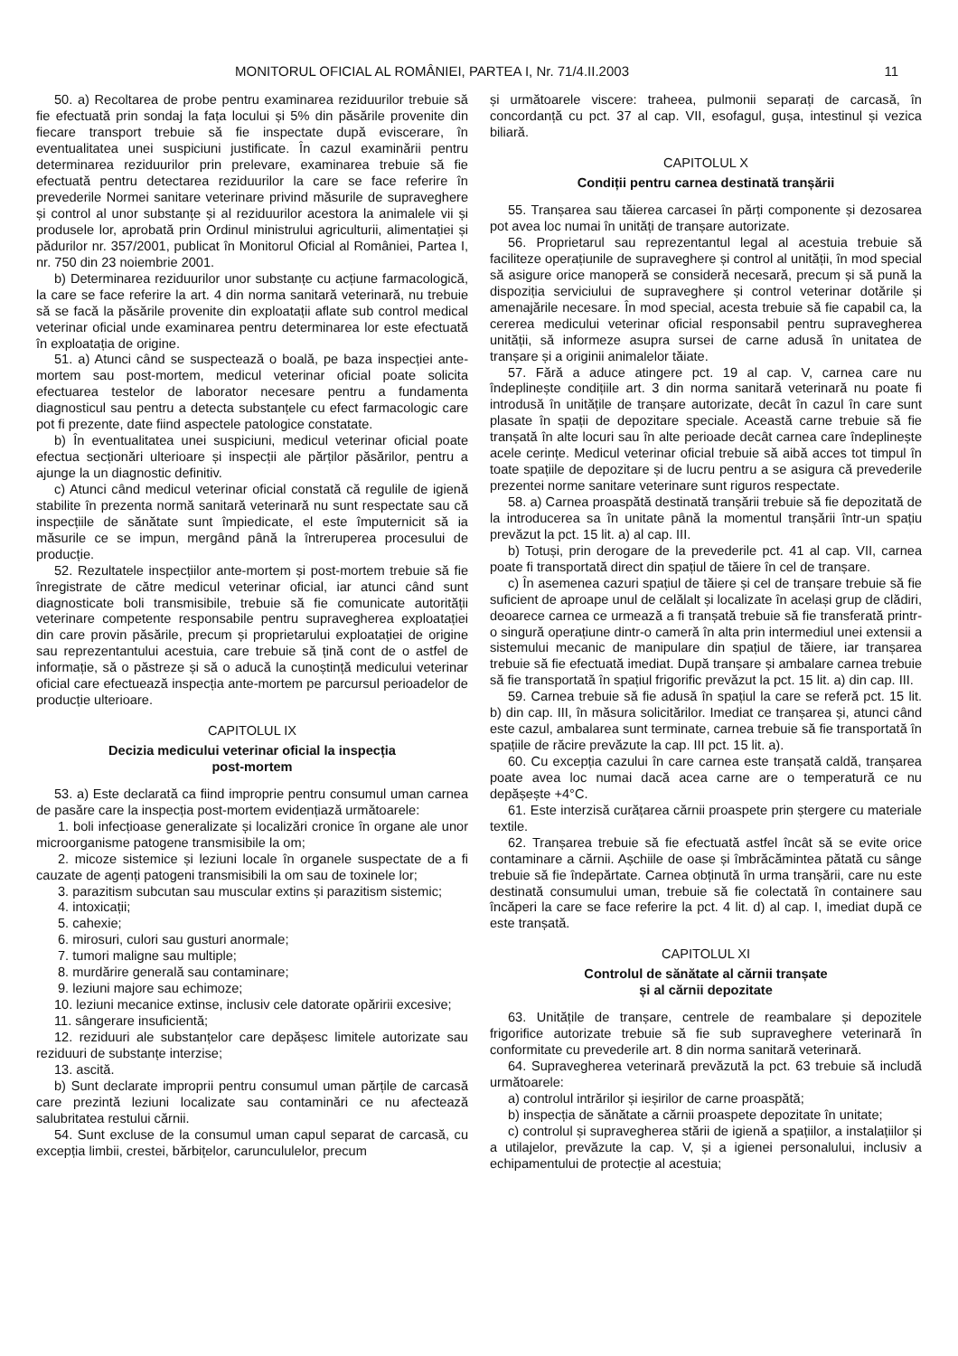MONITORUL OFICIAL AL ROMÂNIEI, PARTEA I, Nr. 71/4.II.2003 11
50. a) Recoltarea de probe pentru examinarea reziduurilor trebuie să fie efectuată prin sondaj la fața locului și 5% din păsările provenite din fiecare transport trebuie să fie inspectate după eviscerare, în eventualitatea unei suspiciuni justificate. În cazul examinării pentru determinarea reziduurilor prin prelevare, examinarea trebuie să fie efectuată pentru detectarea reziduurilor la care se face referire în prevederile Normei sanitare veterinare privind măsurile de supraveghere și control al unor substanțe și al reziduurilor acestora la animalele vii și produsele lor, aprobată prin Ordinul ministrului agriculturii, alimentației și pădurilor nr. 357/2001, publicat în Monitorul Oficial al României, Partea I, nr. 750 din 23 noiembrie 2001.
b) Determinarea reziduurilor unor substanțe cu acțiune farmacologică, la care se face referire la art. 4 din norma sanitară veterinară, nu trebuie să se facă la păsările provenite din exploatații aflate sub control medical veterinar oficial unde examinarea pentru determinarea lor este efectuată în exploatația de origine.
51. a) Atunci când se suspectează o boală, pe baza inspecției ante-mortem sau post-mortem, medicul veterinar oficial poate solicita efectuarea testelor de laborator necesare pentru a fundamenta diagnosticul sau pentru a detecta substanțele cu efect farmacologic care pot fi prezente, date fiind aspectele patologice constatate.
b) În eventualitatea unei suspiciuni, medicul veterinar oficial poate efectua secționări ulterioare și inspecții ale părților păsărilor, pentru a ajunge la un diagnostic definitiv.
c) Atunci când medicul veterinar oficial constată că regulile de igienă stabilite în prezenta normă sanitară veterinară nu sunt respectate sau că inspecțiile de sănătate sunt împiedicate, el este împuternicit să ia măsurile ce se impun, mergând până la întreruperea procesului de producție.
52. Rezultatele inspecțiilor ante-mortem și post-mortem trebuie să fie înregistrate de către medicul veterinar oficial, iar atunci când sunt diagnosticate boli transmisibile, trebuie să fie comunicate autorității veterinare competente responsabile pentru supravegherea exploatației din care provin păsările, precum și proprietarului exploatației de origine sau reprezentantului acestuia, care trebuie să țină cont de o astfel de informație, să o păstreze și să o aducă la cunoștință medicului veterinar oficial care efectuează inspecția ante-mortem pe parcursul perioadelor de producție ulterioare.
CAPITOLUL IX
Decizia medicului veterinar oficial la inspecția
post-mortem
53. a) Este declarată ca fiind improprie pentru consumul uman carnea de pasăre care la inspecția post-mortem evidențiază următoarele:
1. boli infecțioase generalizate și localizări cronice în organe ale unor microorganisme patogene transmisibile la om;
2. micoze sistemice și leziuni locale în organele suspectate de a fi cauzate de agenți patogeni transmisibili la om sau de toxinele lor;
3. parazitism subcutan sau muscular extins și parazitism sistemic;
4. intoxicații;
5. cahexie;
6. mirosuri, culori sau gusturi anormale;
7. tumori maligne sau multiple;
8. murdărire generală sau contaminare;
9. leziuni majore sau echimoze;
10. leziuni mecanice extinse, inclusiv cele datorate opăririi excesive;
11. sângerare insuficientă;
12. reziduuri ale substanțelor care depășesc limitele autorizate sau reziduuri de substanțe interzise;
13. ascită.
b) Sunt declarate improprii pentru consumul uman părțile de carcasă care prezintă leziuni localizate sau contaminări ce nu afectează salubritatea restului cărnii.
54. Sunt excluse de la consumul uman capul separat de carcasă, cu excepția limbii, crestei, bărbițelor, caruncululelor, precum
și următoarele viscere: traheea, pulmonii separați de carcasă, în concordanță cu pct. 37 al cap. VII, esofagul, gușa, intestinul și vezica biliară.
CAPITOLUL X
Condiții pentru carnea destinată tranșării
55. Tranșarea sau tăierea carcasei în părți componente și dezosarea pot avea loc numai în unități de tranșare autorizate.
56. Proprietarul sau reprezentantul legal al acestuia trebuie să faciliteze operațiunile de supraveghere și control al unității, în mod special să asigure orice manoperă se consideră necesară, precum și să pună la dispoziția serviciului de supraveghere și control veterinar dotările și amenajările necesare. În mod special, acesta trebuie să fie capabil ca, la cererea medicului veterinar oficial responsabil pentru supravegherea unității, să informeze asupra sursei de carne adusă în unitatea de tranșare și a originii animalelor tăiate.
57. Fără a aduce atingere pct. 19 al cap. V, carnea care nu îndeplinește condițiile art. 3 din norma sanitară veterinară nu poate fi introdusă în unitățile de tranșare autorizate, decât în cazul în care sunt plasate în spații de depozitare speciale. Această carne trebuie să fie tranșată în alte locuri sau în alte perioade decât carnea care îndeplinește acele cerințe. Medicul veterinar oficial trebuie să aibă acces tot timpul în toate spațiile de depozitare și de lucru pentru a se asigura că prevederile prezentei norme sanitare veterinare sunt riguros respectate.
58. a) Carnea proaspătă destinată tranșării trebuie să fie depozitată de la introducerea sa în unitate până la momentul tranșării într-un spațiu prevăzut la pct. 15 lit. a) al cap. III.
b) Totuși, prin derogare de la prevederile pct. 41 al cap. VII, carnea poate fi transportată direct din spațiul de tăiere în cel de tranșare.
c) În asemenea cazuri spațiul de tăiere și cel de tranșare trebuie să fie suficient de aproape unul de celălalt și localizate în același grup de clădiri, deoarece carnea ce urmează a fi tranșată trebuie să fie transferată printr-o singură operațiune dintr-o cameră în alta prin intermediul unei extensii a sistemului mecanic de manipulare din spațiul de tăiere, iar tranșarea trebuie să fie efectuată imediat. După tranșare și ambalare carnea trebuie să fie transportată în spațiul frigorific prevăzut la pct. 15 lit. a) din cap. III.
59. Carnea trebuie să fie adusă în spațiul la care se referă pct. 15 lit. b) din cap. III, în măsura solicitărilor. Imediat ce tranșarea și, atunci când este cazul, ambalarea sunt terminate, carnea trebuie să fie transportată în spațiile de răcire prevăzute la cap. III pct. 15 lit. a).
60. Cu excepția cazului în care carnea este tranșată caldă, tranșarea poate avea loc numai dacă acea carne are o temperatură ce nu depășește +4°C.
61. Este interzisă curățarea cărnii proaspete prin ștergere cu materiale textile.
62. Tranșarea trebuie să fie efectuată astfel încât să se evite orice contaminare a cărnii. Așchiile de oase și îmbrăcămintea pătată cu sânge trebuie să fie îndepărtate. Carnea obținută în urma tranșării, care nu este destinată consumului uman, trebuie să fie colectată în containere sau încăperi la care se face referire la pct. 4 lit. d) al cap. I, imediat după ce este tranșată.
CAPITOLUL XI
Controlul de sănătate al cărnii tranșate
și al cărnii depozitate
63. Unitățile de tranșare, centrele de reambalare și depozitele frigorifice autorizate trebuie să fie sub supraveghere veterinară în conformitate cu prevederile art. 8 din norma sanitară veterinară.
64. Supravegherea veterinară prevăzută la pct. 63 trebuie să includă următoarele:
a) controlul intrărilor și ieșirilor de carne proaspătă;
b) inspecția de sănătate a cărnii proaspete depozitate în unitate;
c) controlul și supravegherea stării de igienă a spațiilor, a instalațiilor și a utilajelor, prevăzute la cap. V, și a igienei personalului, inclusiv a echipamentului de protecție al acestuia;